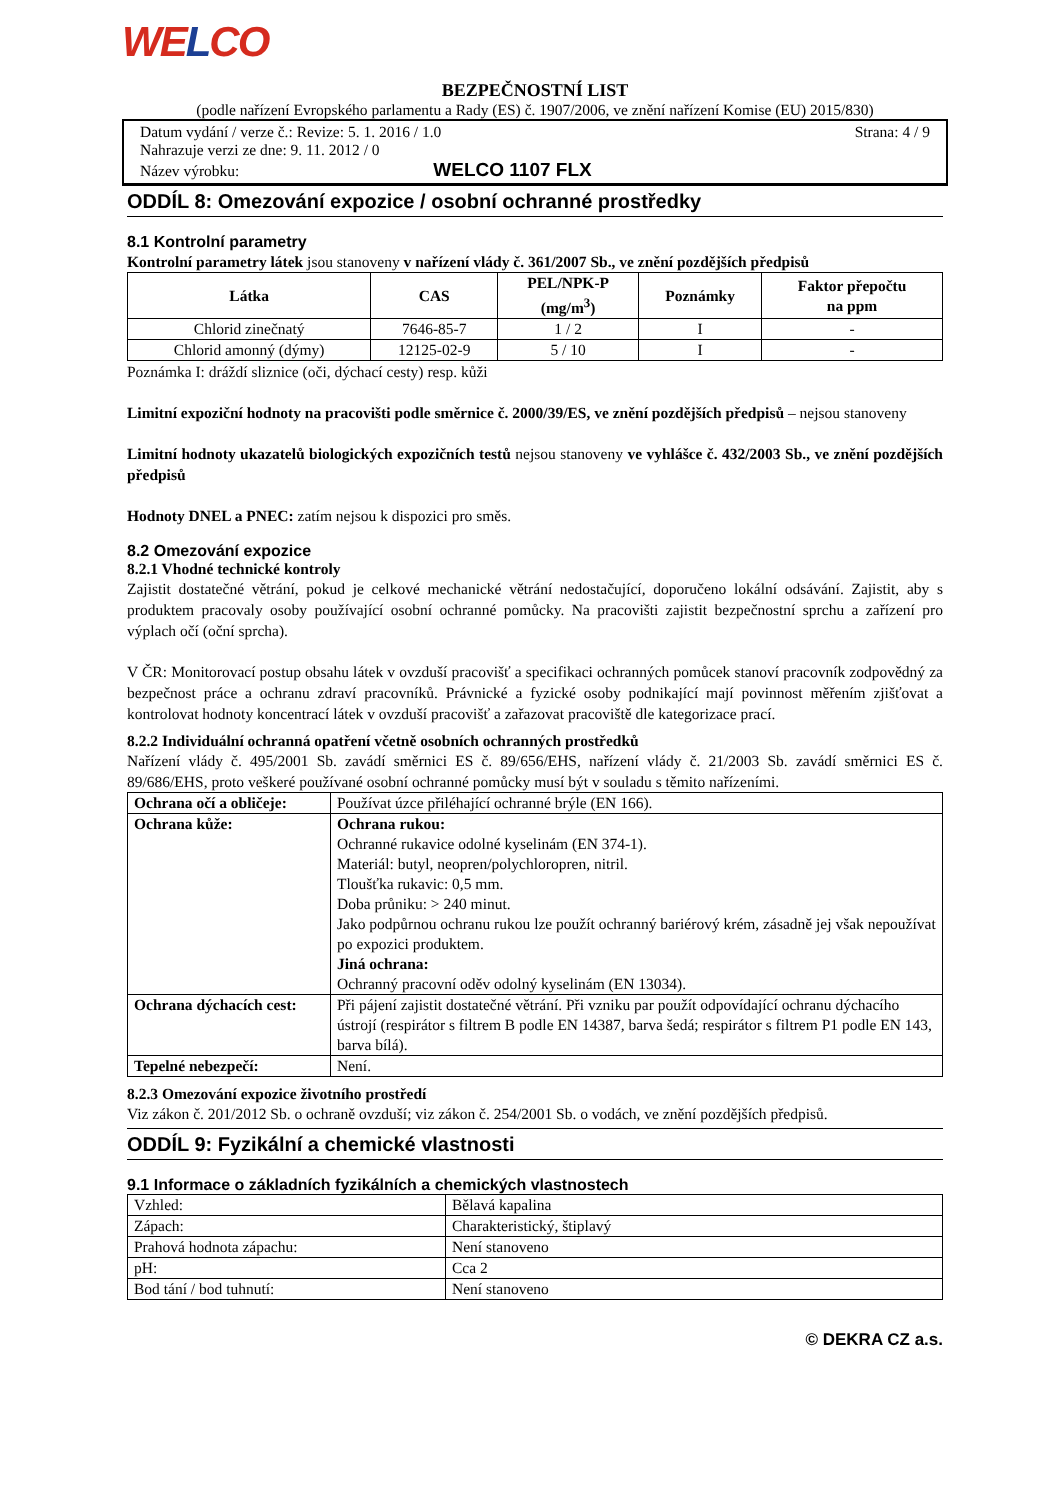WELCO
BEZPEČNOSTNÍ LIST
(podle nařízení Evropského parlamentu a Rady (ES) č. 1907/2006, ve znění nařízení Komise (EU) 2015/830)
Datum vydání / verze č.: Revize: 5. 1. 2016 / 1.0 Strana: 4 / 9
Nahrazuje verzi ze dne: 9. 11. 2012 / 0
Název výrobku: WELCO 1107 FLX
ODDÍL 8: Omezování expozice / osobní ochranné prostředky
8.1 Kontrolní parametry
Kontrolní parametry látek jsou stanoveny v nařízení vlády č. 361/2007 Sb., ve znění pozdějších předpisů
| Látka | CAS | PEL/NPK-P (mg/m<sup>3</sup>) | Poznámky | Faktor přepočtu na ppm |
| --- | --- | --- | --- | --- |
| Chlorid zinečnatý | 7646-85-7 | 1 / 2 | I | - |
| Chlorid amonný (dýmy) | 12125-02-9 | 5 / 10 | I | - |
Poznámka I: dráždí sliznice (oči, dýchací cesty) resp. kůži
Limitní expoziční hodnoty na pracovišti podle směrnice č. 2000/39/ES, ve znění pozdějších předpisů – nejsou stanoveny
Limitní hodnoty ukazatelů biologických expozičních testů nejsou stanoveny ve vyhlášce č. 432/2003 Sb., ve znění pozdějších předpisů
Hodnoty DNEL a PNEC: zatím nejsou k dispozici pro směs.
8.2 Omezování expozice
8.2.1 Vhodné technické kontroly
Zajistit dostatečné větrání, pokud je celkové mechanické větrání nedostačující, doporučeno lokální odsávání. Zajistit, aby s produktem pracovaly osoby používající osobní ochranné pomůcky. Na pracovišti zajistit bezpečnostní sprchu a zařízení pro výplach očí (oční sprcha).
V ČR: Monitorovací postup obsahu látek v ovzduší pracovišť a specifikaci ochranných pomůcek stanoví pracovník zodpovědný za bezpečnost práce a ochranu zdraví pracovníků. Právnické a fyzické osoby podnikající mají povinnost měřením zjišťovat a kontrolovat hodnoty koncentrací látek v ovzduší pracovišť a zařazovat pracoviště dle kategorizace prací.
8.2.2 Individuální ochranná opatření včetně osobních ochranných prostředků
Nařízení vlády č. 495/2001 Sb. zavádí směrnici ES č. 89/656/EHS, nařízení vlády č. 21/2003 Sb. zavádí směrnici ES č. 89/686/EHS, proto veškeré používané osobní ochranné pomůcky musí být v souladu s těmito nařízeními.
| Ochrana očí a obličeje: | Používat úzce přiléhající ochranné brýle (EN 166). |
| Ochrana kůže: | Ochrana rukou: Ochranné rukavice odolné kyselinám (EN 374-1). Materiál: butyl, neopren/polychloropren, nitril. Tloušťka rukavic: 0,5 mm. Doba průniku: > 240 minut. Jako podpůrnou ochranu rukou lze použít ochranný bariérový krém, zásadně jej však nepoužívat po expozici produktem. Jiná ochrana: Ochranný pracovní oděv odolný kyselinám (EN 13034). |
| Ochrana dýchacích cest: | Při pájení zajistit dostatečné větrání. Při vzniku par použít odpovídající ochranu dýchacího ústrojí (respirátor s filtrem B podle EN 14387, barva šedá; respirátor s filtrem P1 podle EN 143, barva bílá). |
| Tepelné nebezpečí: | Není. |
8.2.3 Omezování expozice životního prostředí
Viz zákon č. 201/2012 Sb. o ochraně ovzduší; viz zákon č. 254/2001 Sb. o vodách, ve znění pozdějších předpisů.
ODDÍL 9: Fyzikální a chemické vlastnosti
9.1 Informace o základních fyzikálních a chemických vlastnostech
| Vzhled: | Bělavá kapalina |
| Zápach: | Charakteristický, štiplavý |
| Prahová hodnota zápachu: | Není stanoveno |
| pH: | Cca 2 |
| Bod tání / bod tuhnutí: | Není stanoveno |
© DEKRA CZ a.s.